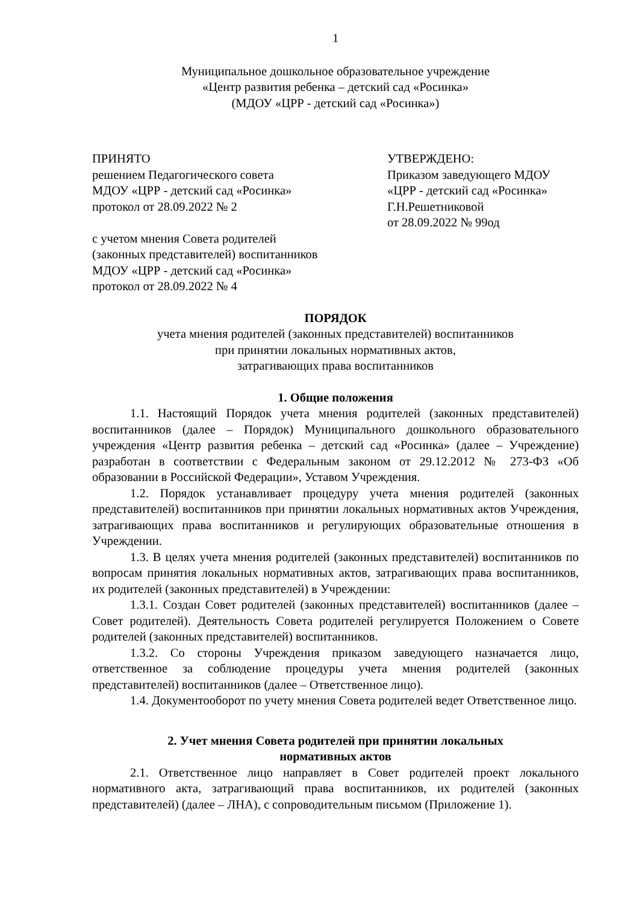1
Муниципальное дошкольное образовательное учреждение
«Центр развития ребенка – детский сад «Росинка»
(МДОУ «ЦРР - детский сад «Росинка»)
ПРИНЯТО
решением Педагогического совета
МДОУ «ЦРР - детский сад «Росинка»
протокол от 28.09.2022 № 2
с учетом мнения Совета родителей
(законных представителей) воспитанников
МДОУ «ЦРР - детский сад «Росинка»
протокол от 28.09.2022 № 4
УТВЕРЖДЕНО:
Приказом заведующего МДОУ
«ЦРР - детский сад «Росинка»
Г.Н.Решетниковой
от 28.09.2022 № 99од
ПОРЯДОК
учета мнения родителей (законных представителей) воспитанников
при принятии локальных нормативных актов,
затрагивающих права воспитанников
1. Общие положения
1.1. Настоящий Порядок учета мнения родителей (законных представителей) воспитанников (далее – Порядок) Муниципального дошкольного образовательного учреждения «Центр развития ребенка – детский сад «Росинка» (далее – Учреждение) разработан в соответствии с Федеральным законом от 29.12.2012 № 273-ФЗ «Об образовании в Российской Федерации», Уставом Учреждения.
1.2. Порядок устанавливает процедуру учета мнения родителей (законных представителей) воспитанников при принятии локальных нормативных актов Учреждения, затрагивающих права воспитанников и регулирующих образовательные отношения в Учреждении.
1.3. В целях учета мнения родителей (законных представителей) воспитанников по вопросам принятия локальных нормативных актов, затрагивающих права воспитанников, их родителей (законных представителей) в Учреждении:
1.3.1. Создан Совет родителей (законных представителей) воспитанников (далее – Совет родителей). Деятельность Совета родителей регулируется Положением о Совете родителей (законных представителей) воспитанников.
1.3.2. Со стороны Учреждения приказом заведующего назначается лицо, ответственное за соблюдение процедуры учета мнения родителей (законных представителей) воспитанников (далее – Ответственное лицо).
1.4. Документооборот по учету мнения Совета родителей ведет Ответственное лицо.
2. Учет мнения Совета родителей при принятии локальных
нормативных актов
2.1. Ответственное лицо направляет в Совет родителей проект локального нормативного акта, затрагивающий права воспитанников, их родителей (законных представителей) (далее – ЛНА), с сопроводительным письмом (Приложение 1).